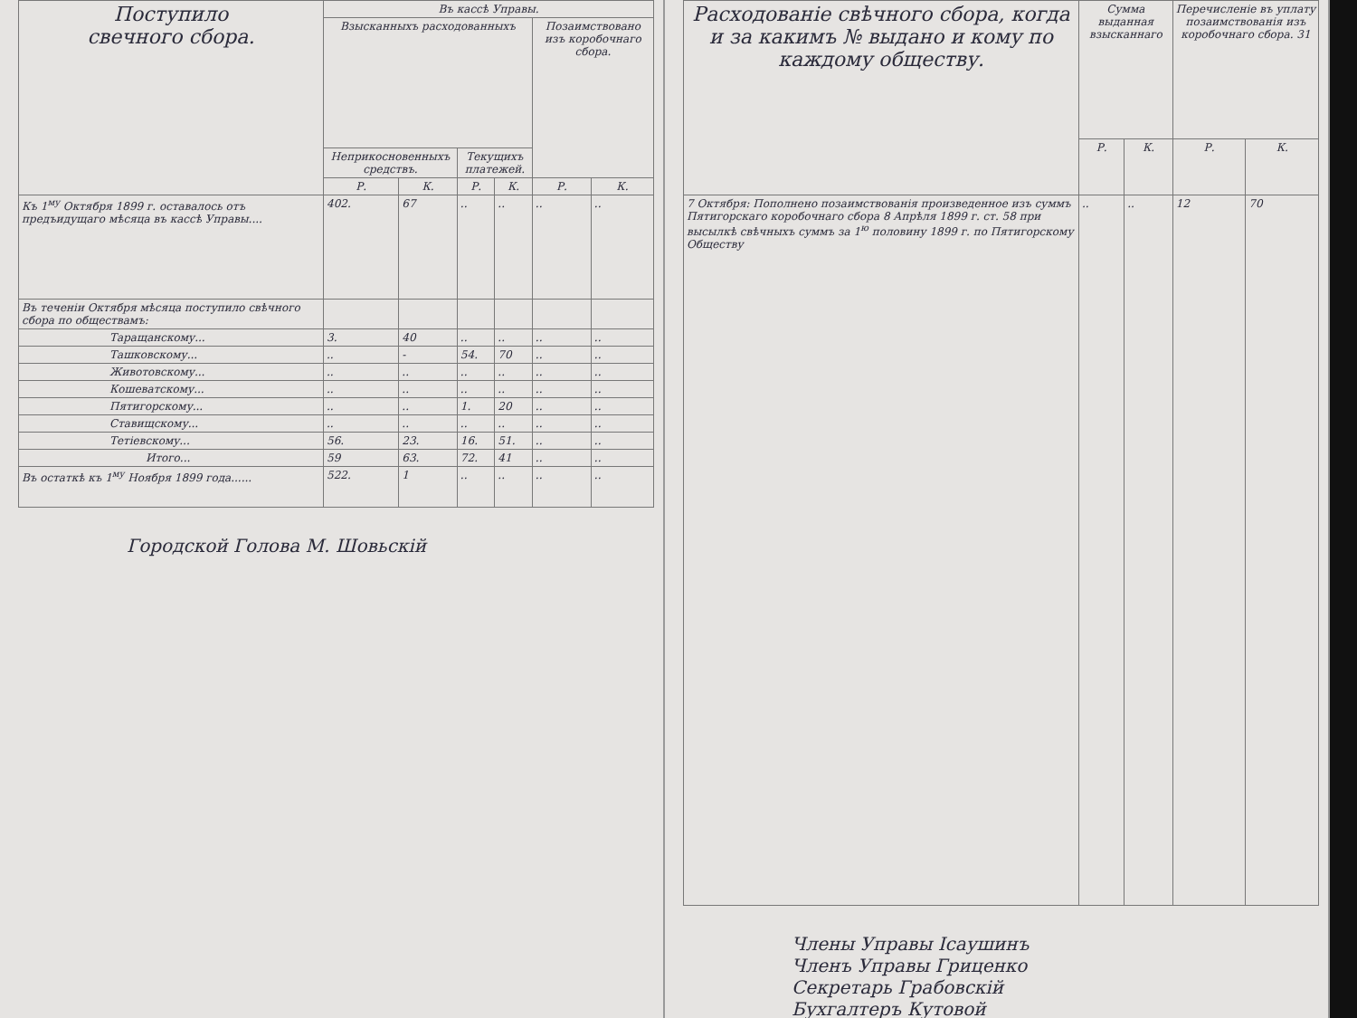| Поступило свечного сбора. | Въ кассѣ Управы. | | | | | |
| --- | --- | --- | --- | --- | --- | --- |
| | Взысканныхъ расходованныхъ | | | | Позаимствовано изъ коробочнаго сбора. | |
| | Неприкосновенныхъ средствъ. | | Текущихъ платежей. | | | |
| | Р. | К. | Р. | К. | Р. | К. |
| Къ 1<sup>му</sup> Октября 1899 г. оставалось отъ предъидущаго мѣсяца въ кассѣ Управы.... | 402. | 67 | .. | .. | .. | .. |
| Въ теченіи Октября мѣсяца поступило свѣчного сбора по обществамъ: | | | | | | |
| Таращанскому... | 3. | 40 | .. | .. | .. | .. |
| Ташковскому... | .. | - | 54. | 70 | .. | .. |
| Животовскому... | .. | .. | .. | .. | .. | .. |
| Кошеватскому... | .. | .. | .. | .. | .. | .. |
| Пятигорскому... | .. | .. | 1. | 20 | .. | .. |
| Ставищскому... | .. | .. | .. | .. | .. | .. |
| Тетіевскому... | 56. | 23. | 16. | 51. | .. | .. |
| Итого... | 59 | 63. | 72. | 41 | .. | .. |
| Въ остаткѣ къ 1<sup>му</sup> Ноября 1899 года...... | 522. | 1 | .. | .. | .. | .. |
Городской Голова М. Шовьскій
| Расходованіе свѣчного сбора, когда и за какимъ № выдано и кому по каждому обществу. | Сумма выданная взысканнаго | | Перечисленіе въ уплату позаимствованія изъ коробочнаго сбора. 31 | |
| --- | --- | --- | --- | --- |
| | Р. | К. | Р. | К. |
| 7 Октября: Пополнено позаимствованія произведенное изъ суммъ Пятигорскаго коробочнаго сбора 8 Апрѣля 1899 г. ст. 58 при высылкѣ свѣчныхъ суммъ за 1<sup>ю</sup> половину 1899 г. по Пятигорскому Обществу | .. | .. | 12 | 70 |
Члены Управы Ісаушинъ
Членъ Управы Гриценко
Секретарь Грабовскій
Бухгалтеръ Кутовой